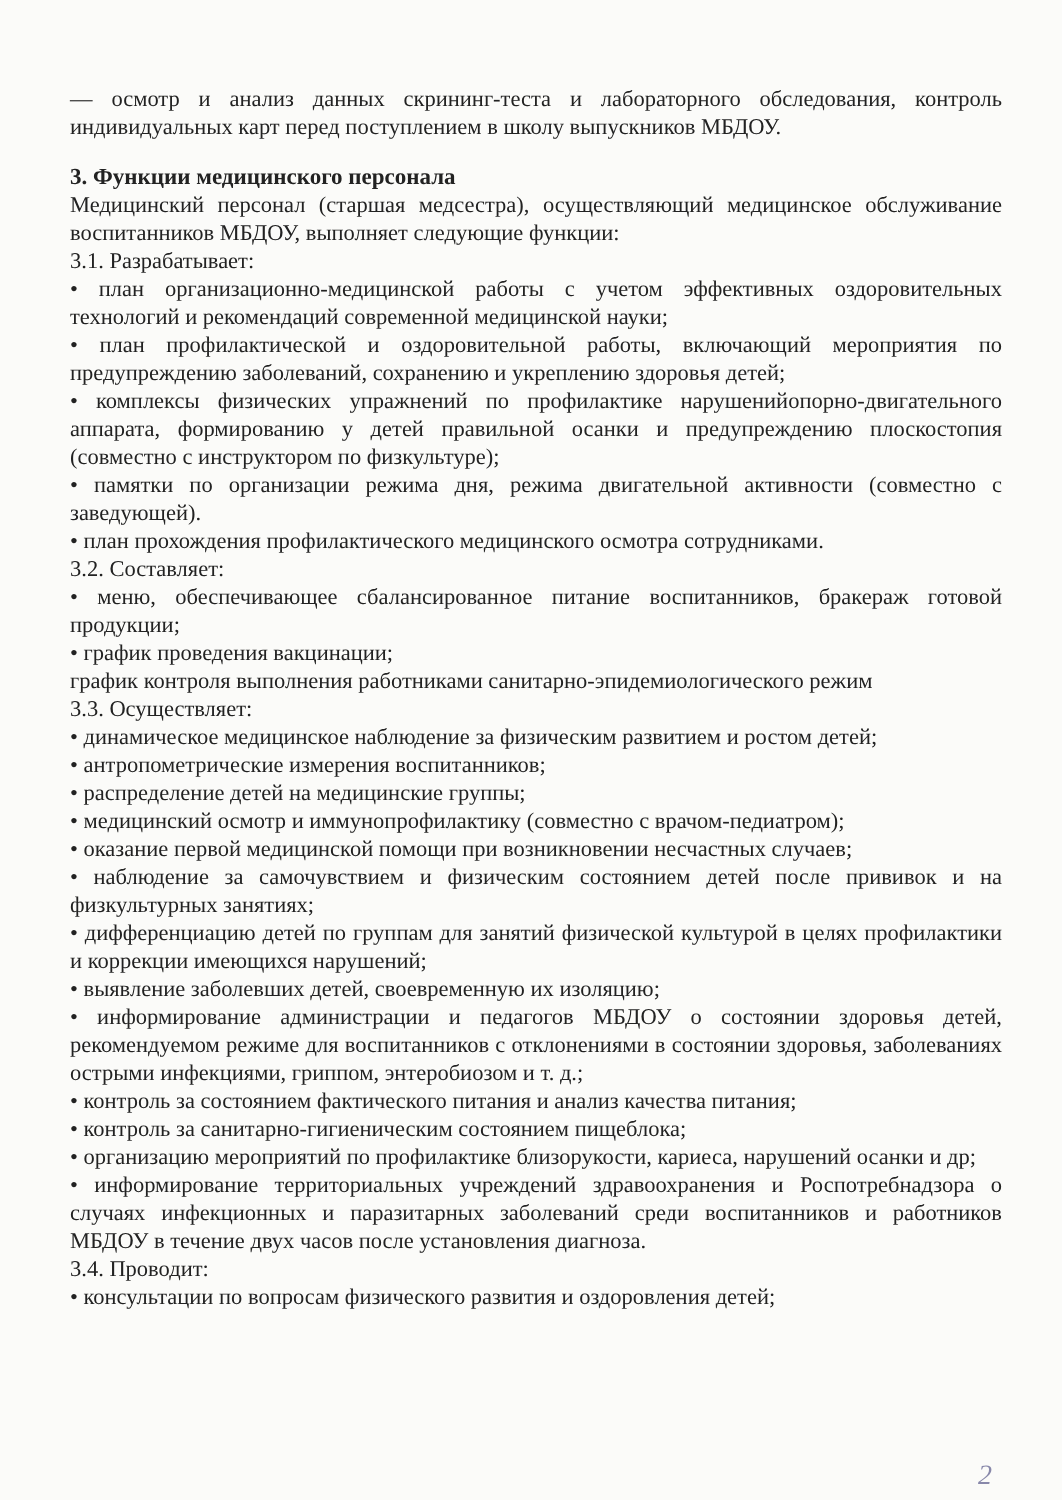— осмотр и анализ данных скрининг-теста и лабораторного обследования, контроль индивидуальных карт перед поступлением в школу выпускников МБДОУ.
3. Функции медицинского персонала
Медицинский персонал (старшая медсестра), осуществляющий медицинское обслуживание воспитанников МБДОУ, выполняет следующие функции:
3.1. Разрабатывает:
• план организационно-медицинской работы с учетом эффективных оздоровительных технологий и рекомендаций современной медицинской науки;
• план профилактической и оздоровительной работы, включающий мероприятия по предупреждению заболеваний, сохранению и укреплению здоровья детей;
• комплексы физических упражнений по профилактике нарушенийопорно-двигательного аппарата, формированию у детей правильной осанки и предупреждению плоскостопия (совместно с инструктором по физкультуре);
• памятки по организации режима дня, режима двигательной активности (совместно с заведующей).
• план прохождения профилактического медицинского осмотра сотрудниками.
3.2. Составляет:
• меню, обеспечивающее сбалансированное питание воспитанников, бракераж готовой продукции;
• график проведения вакцинации;
график контроля выполнения работниками санитарно-эпидемиологического режим
3.3. Осуществляет:
• динамическое медицинское наблюдение за физическим развитием и ростом детей;
• антропометрические измерения воспитанников;
• распределение детей на медицинские группы;
• медицинский осмотр и иммунопрофилактику (совместно с врачом-педиатром);
• оказание первой медицинской помощи при возникновении несчастных случаев;
• наблюдение за самочувствием и физическим состоянием детей после прививок и на физкультурных занятиях;
• дифференциацию детей по группам для занятий физической культурой в целях профилактики и коррекции имеющихся нарушений;
• выявление заболевших детей, своевременную их изоляцию;
• информирование администрации и педагогов МБДОУ о состоянии здоровья детей, рекомендуемом режиме для воспитанников с отклонениями в состоянии здоровья, заболеваниях острыми инфекциями, гриппом, энтеробиозом и т. д.;
• контроль за состоянием фактического питания и анализ качества питания;
• контроль за санитарно-гигиеническим состоянием пищеблока;
• организацию мероприятий по профилактике близорукости, кариеса, нарушений осанки и др;
• информирование территориальных учреждений здравоохранения и Роспотребнадзора о случаях инфекционных и паразитарных заболеваний среди воспитанников и работников МБДОУ в течение двух часов после установления диагноза.
3.4. Проводит:
• консультации по вопросам физического развития и оздоровления детей;
2